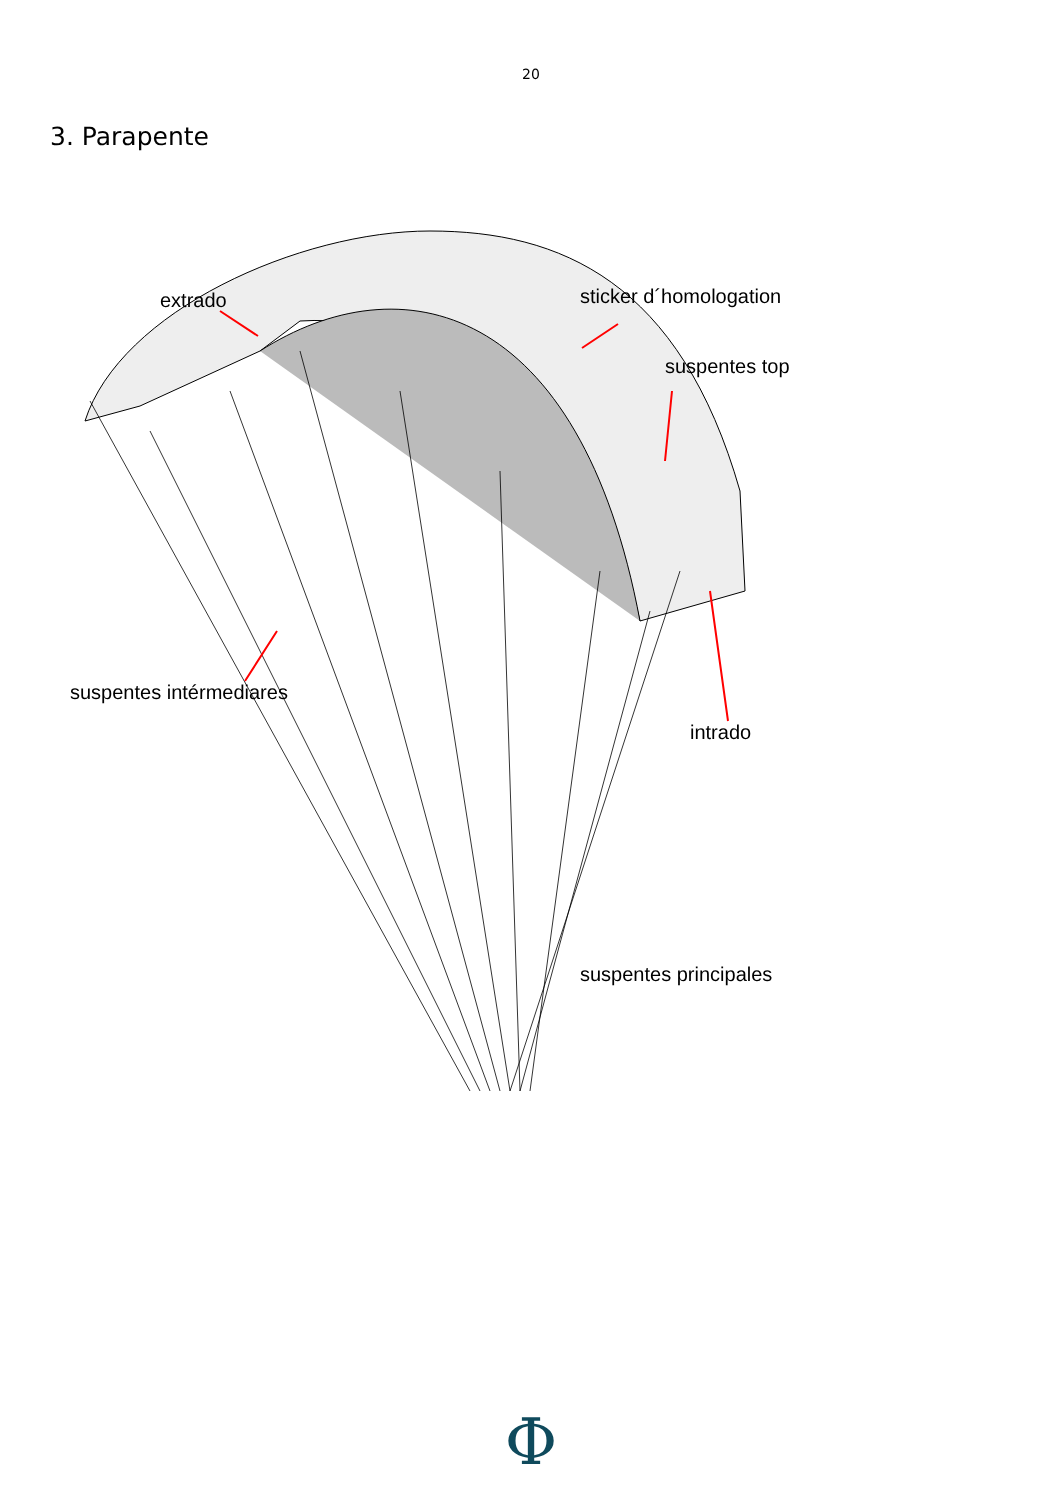20
3. Parapente
extrado
sticker d´homologation
suspentes top
suspentes intérmediares
intrado
suspentes principales
Φ